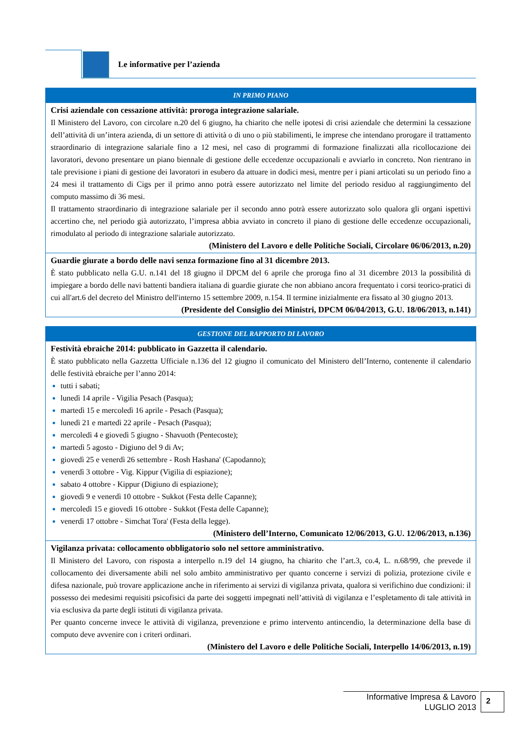Le informative per l’azienda
| IN PRIMO PIANO |
| --- |
| Crisi aziendale con cessazione attività: proroga integrazione salariale. Il Ministero del Lavoro, con circolare n.20 del 6 giugno, ha chiarito che nelle ipotesi di crisi aziendale che determini la cessazione dell’attività di un’intera azienda, di un settore di attività o di uno o più stabilimenti, le imprese che intendano prorogare il trattamento straordinario di integrazione salariale fino a 12 mesi, nel caso di programmi di formazione finalizzati alla ricollocazione dei lavoratori, devono presentare un piano biennale di gestione delle eccedenze occupazionali e avviarlo in concreto. Non rientrano in tale previsione i piani di gestione dei lavoratori in esubero da attuare in dodici mesi, mentre per i piani articolati su un periodo fino a 24 mesi il trattamento di Cigs per il primo anno potrà essere autorizzato nel limite del periodo residuo al raggiungimento del computo massimo di 36 mesi. Il trattamento straordinario di integrazione salariale per il secondo anno potrà essere autorizzato solo qualora gli organi ispettivi accertino che, nel periodo già autorizzato, l’impresa abbia avviato in concreto il piano di gestione delle eccedenze occupazionali, rimodulato al periodo di integrazione salariale autorizzato. (Ministero del Lavoro e delle Politiche Sociali, Circolare 06/06/2013, n.20) |
| Guardie giurate a bordo delle navi senza formazione fino al 31 dicembre 2013. È stato pubblicato nella G.U. n.141 del 18 giugno il DPCM del 6 aprile che proroga fino al 31 dicembre 2013 la possibilità di impiegare a bordo delle navi battenti bandiera italiana di guardie giurate che non abbiano ancora frequentato i corsi teorico-pratici di cui all'art.6 del decreto del Ministro dell'interno 15 settembre 2009, n.154. Il termine inizialmente era fissato al 30 giugno 2013. (Presidente del Consiglio dei Ministri, DPCM 06/04/2013, G.U. 18/06/2013, n.141) |
| GESTIONE DEL RAPPORTO DI LAVORO |
| --- |
| Festività ebraiche 2014: pubblicato in Gazzetta il calendario. È stato pubblicato nella Gazzetta Ufficiale n.136 del 12 giugno il comunicato del Ministero dell’Interno, contenente il calendario delle festività ebraiche per l’anno 2014: tutti i sabati; lunedì 14 aprile - Vigilia Pesach (Pasqua); martedì 15 e mercoledì 16 aprile - Pesach (Pasqua); lunedì 21 e martedì 22 aprile - Pesach (Pasqua); mercoledì 4 e giovedì 5 giugno - Shavuoth (Pentecoste); martedì 5 agosto - Digiuno del 9 di Av; giovedì 25 e venerdì 26 settembre - Rosh Hashana' (Capodanno); venerdì 3 ottobre - Vig. Kippur (Vigilia di espiazione); sabato 4 ottobre - Kippur (Digiuno di espiazione); giovedì 9 e venerdì 10 ottobre - Sukkot (Festa delle Capanne); mercoledì 15 e giovedì 16 ottobre - Sukkot (Festa delle Capanne); venerdì 17 ottobre - Simchat Tora' (Festa della legge). (Ministero dell’Interno, Comunicato 12/06/2013, G.U. 12/06/2013, n.136) |
| Vigilanza privata: collocamento obbligatorio solo nel settore amministrativo. Il Ministero del Lavoro, con risposta a interpello n.19 del 14 giugno, ha chiarito che l’art.3, co.4, L. n.68/99, che prevede il collocamento dei diversamente abili nel solo ambito amministrativo per quanto concerne i servizi di polizia, protezione civile e difesa nazionale, può trovare applicazione anche in riferimento ai servizi di vigilanza privata, qualora si verifichino due condizioni: il possesso dei medesimi requisiti psicofisici da parte dei soggetti impegnati nell’attività di vigilanza e l’espletamento di tale attività in via esclusiva da parte degli istituti di vigilanza privata. Per quanto concerne invece le attività di vigilanza, prevenzione e primo intervento antincendio, la determinazione della base di computo deve avvenire con i criteri ordinari. (Ministero del Lavoro e delle Politiche Sociali, Interpello 14/06/2013, n.19) |
Informative Impresa & Lavoro
LUGLIO 2013
2